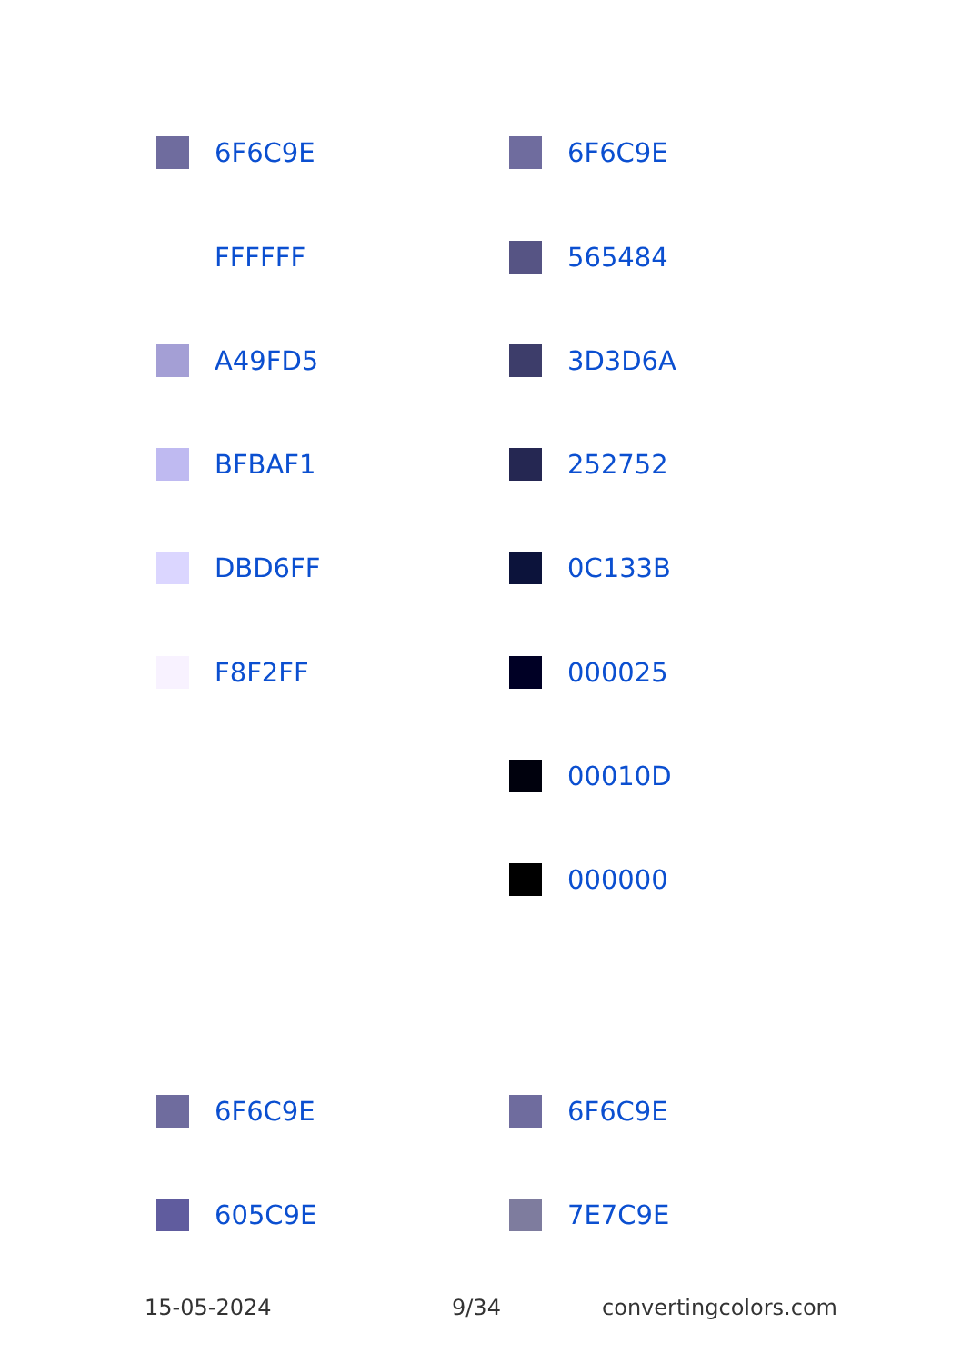6F6C9E 6F6C9E
FFFFFF 565484
A49FD5 3D3D6A
BFBAF1 252752
DBD6FF 0C133B
F8F2FF 000025
00010D
000000
6F6C9E 6F6C9E
605C9E 7E7C9E
15-05-2024 9/34 convertingcolors.com